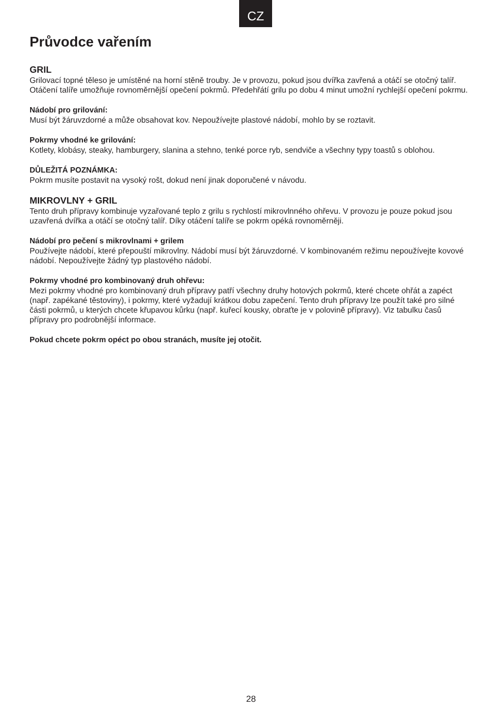CZ
Průvodce vařením
GRIL
Grilovací topné těleso je umístěné na horní stěně trouby. Je v provozu, pokud jsou dvířka zavřená a otáčí se otočný talíř. Otáčení talíře umožňuje rovnoměrnější opečení pokrmů. Předehřátí grilu po dobu 4 minut umožní rychlejší opečení pokrmu.
Nádobí pro grilování:
Musí být žáruvzdorné a může obsahovat kov. Nepoužívejte plastové nádobí, mohlo by se roztavit.
Pokrmy vhodné ke grilování:
Kotlety, klobásy, steaky, hamburgery, slanina a stehno, tenké porce ryb, sendviče a všechny typy toastů s oblohou.
DŮLEŽITÁ POZNÁMKA:
Pokrm musíte postavit na vysoký rošt, dokud není jinak doporučené v návodu.
MIKROVLNY + GRIL
Tento druh přípravy kombinuje vyzařované teplo z grilu s rychlostí mikrovlnného ohřevu. V provozu je pouze pokud jsou uzavřená dvířka a otáčí se otočný talíř. Díky otáčení talíře se pokrm opéká rovnoměrněji.
Nádobí pro pečení s mikrovlnami + grilem
Používejte nádobí, které přepouští mikrovlny. Nádobí musí být žáruvzdorné. V kombinovaném režimu nepoužívejte kovové nádobí. Nepoužívejte žádný typ plastového nádobí.
Pokrmy vhodné pro kombinovaný druh ohřevu:
Mezi pokrmy vhodné pro kombinovaný druh přípravy patří všechny druhy hotových pokrmů, které chcete ohřát a zapéct (např. zapékané těstoviny), i pokrmy, které vyžadují krátkou dobu zapečení. Tento druh přípravy lze použít také pro silné části pokrmů, u kterých chcete křupavou kůrku (např. kuřecí kousky, obraťte je v polovině přípravy). Viz tabulku časů přípravy pro podrobnější informace.
Pokud chcete pokrm opéct po obou stranách, musíte jej otočit.
28